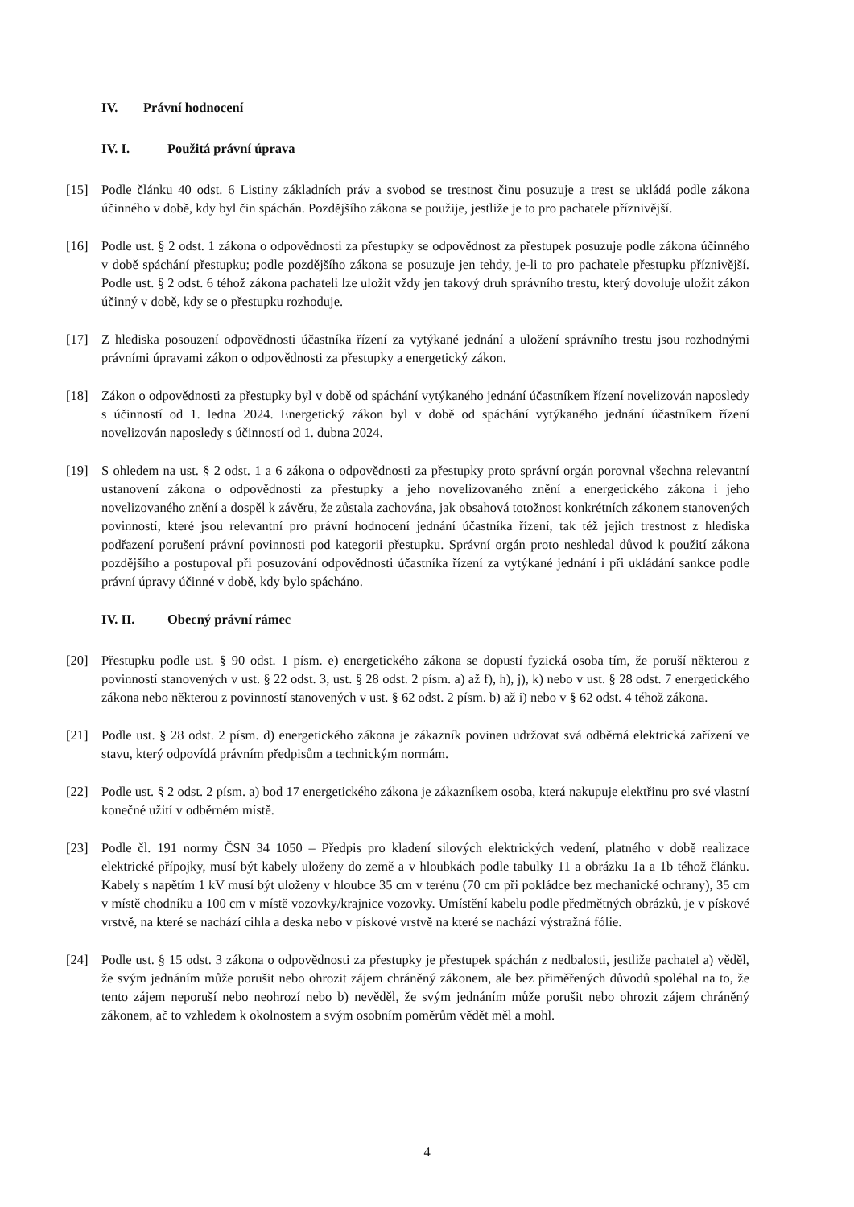IV. Právní hodnocení
IV. I. Použitá právní úprava
[15] Podle článku 40 odst. 6 Listiny základních práv a svobod se trestnost činu posuzuje a trest se ukládá podle zákona účinného v době, kdy byl čin spáchán. Pozdějšího zákona se použije, jestliže je to pro pachatele příznivější.
[16] Podle ust. § 2 odst. 1 zákona o odpovědnosti za přestupky se odpovědnost za přestupek posuzuje podle zákona účinného v době spáchání přestupku; podle pozdějšího zákona se posuzuje jen tehdy, je-li to pro pachatele přestupku příznivější. Podle ust. § 2 odst. 6 téhož zákona pachateli lze uložit vždy jen takový druh správního trestu, který dovoluje uložit zákon účinný v době, kdy se o přestupku rozhoduje.
[17] Z hlediska posouzení odpovědnosti účastníka řízení za vytýkané jednání a uložení správního trestu jsou rozhodnými právními úpravami zákon o odpovědnosti za přestupky a energetický zákon.
[18] Zákon o odpovědnosti za přestupky byl v době od spáchání vytýkaného jednání účastníkem řízení novelizován naposledy s účinností od 1. ledna 2024. Energetický zákon byl v době od spáchání vytýkaného jednání účastníkem řízení novelizován naposledy s účinností od 1. dubna 2024.
[19] S ohledem na ust. § 2 odst. 1 a 6 zákona o odpovědnosti za přestupky proto správní orgán porovnal všechna relevantní ustanovení zákona o odpovědnosti za přestupky a jeho novelizovaného znění a energetického zákona i jeho novelizovaného znění a dospěl k závěru, že zůstala zachována, jak obsahová totožnost konkrétních zákonem stanovených povinností, které jsou relevantní pro právní hodnocení jednání účastníka řízení, tak též jejich trestnost z hlediska podřazení porušení právní povinnosti pod kategorii přestupku. Správní orgán proto neshledal důvod k použití zákona pozdějšího a postupoval při posuzování odpovědnosti účastníka řízení za vytýkané jednání i při ukládání sankce podle právní úpravy účinné v době, kdy bylo spácháno.
IV. II. Obecný právní rámec
[20] Přestupku podle ust. § 90 odst. 1 písm. e) energetického zákona se dopustí fyzická osoba tím, že poruší některou z povinností stanovených v ust. § 22 odst. 3, ust. § 28 odst. 2 písm. a) až f), h), j), k) nebo v ust. § 28 odst. 7 energetického zákona nebo některou z povinností stanovených v ust. § 62 odst. 2 písm. b) až i) nebo v § 62 odst. 4 téhož zákona.
[21] Podle ust. § 28 odst. 2 písm. d) energetického zákona je zákazník povinen udržovat svá odběrná elektrická zařízení ve stavu, který odpovídá právním předpisům a technickým normám.
[22] Podle ust. § 2 odst. 2 písm. a) bod 17 energetického zákona je zákazníkem osoba, která nakupuje elektřinu pro své vlastní konečné užití v odběrném místě.
[23] Podle čl. 191 normy ČSN 34 1050 – Předpis pro kladení silových elektrických vedení, platného v době realizace elektrické přípojky, musí být kabely uloženy do země a v hloubkách podle tabulky 11 a obrázku 1a a 1b téhož článku. Kabely s napětím 1 kV musí být uloženy v hloubce 35 cm v terénu (70 cm při pokládce bez mechanické ochrany), 35 cm v místě chodníku a 100 cm v místě vozovky/krajnice vozovky. Umístění kabelu podle předmětných obrázků, je v pískové vrstvě, na které se nachází cihla a deska nebo v pískové vrstvě na které se nachází výstražná fólie.
[24] Podle ust. § 15 odst. 3 zákona o odpovědnosti za přestupky je přestupek spáchán z nedbalosti, jestliže pachatel a) věděl, že svým jednáním může porušit nebo ohrozit zájem chráněný zákonem, ale bez přiměřených důvodů spoléhal na to, že tento zájem neporuší nebo neohrozí nebo b) nevěděl, že svým jednáním může porušit nebo ohrozit zájem chráněný zákonem, ač to vzhledem k okolnostem a svým osobním poměrům vědět měl a mohl.
4